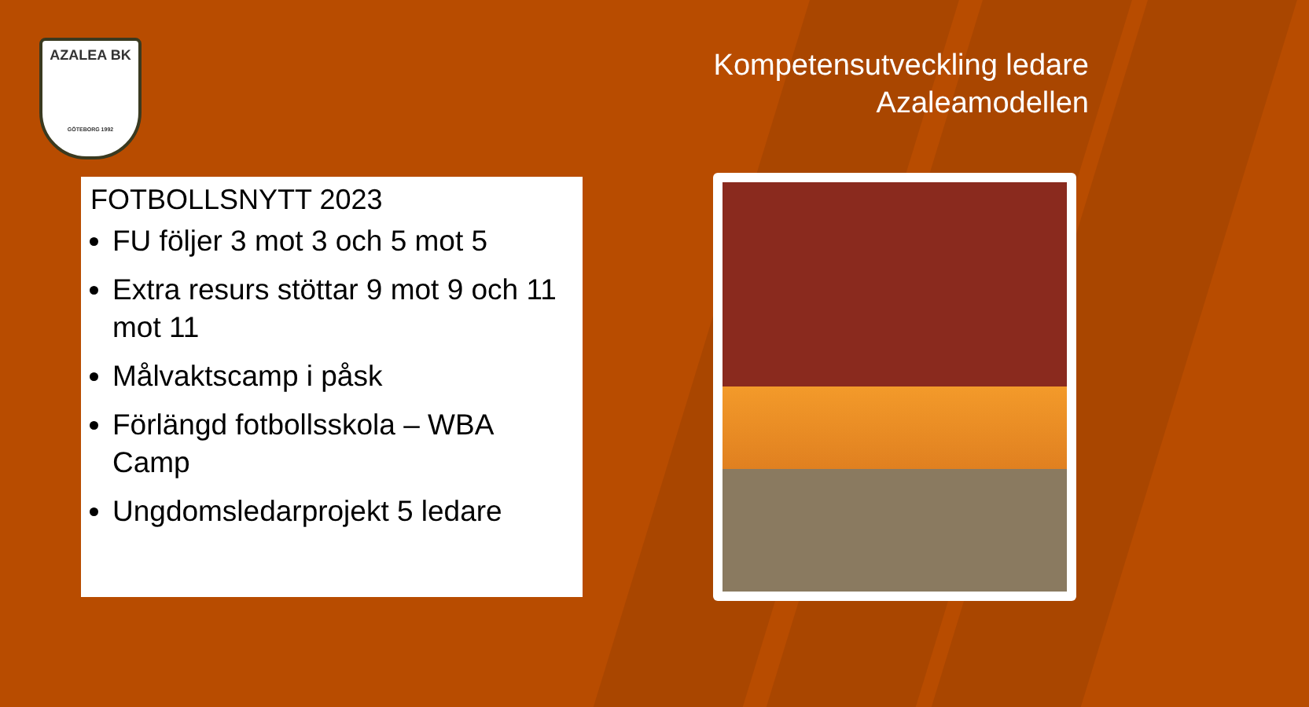AZALEA BK
GÖTEBORG 1992
Kompetensutveckling ledare
Azaleamodellen
FOTBOLLSNYTT 2023
FU följer 3 mot 3 och 5 mot 5
Extra resurs stöttar 9 mot 9 och 11 mot 11
Målvaktscamp i påsk
Förlängd fotbollsskola – WBA Camp
Ungdomsledarprojekt 5 ledare